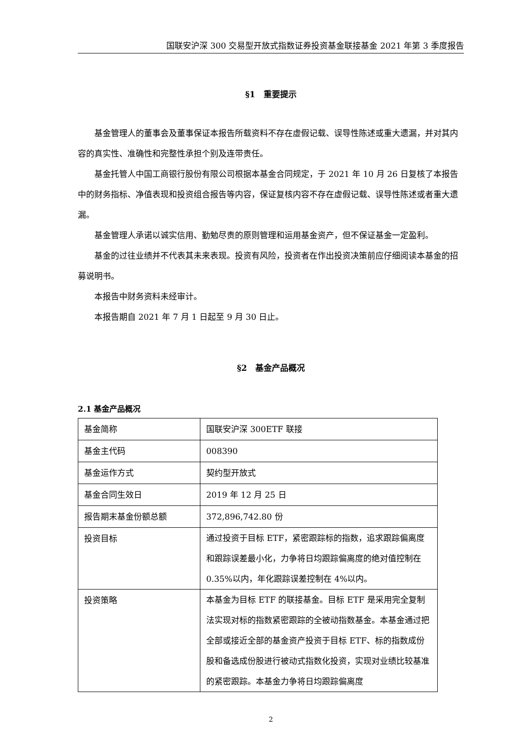国联安沪深 300 交易型开放式指数证券投资基金联接基金 2021 年第 3 季度报告
§1　重要提示
基金管理人的董事会及董事保证本报告所载资料不存在虚假记载、误导性陈述或重大遗漏，并对其内容的真实性、准确性和完整性承担个别及连带责任。
基金托管人中国工商银行股份有限公司根据本基金合同规定，于 2021 年 10 月 26 日复核了本报告中的财务指标、净值表现和投资组合报告等内容，保证复核内容不存在虚假记载、误导性陈述或者重大遗漏。
基金管理人承诺以诚实信用、勤勉尽责的原则管理和运用基金资产，但不保证基金一定盈利。
基金的过往业绩并不代表其未来表现。投资有风险，投资者在作出投资决策前应仔细阅读本基金的招募说明书。
本报告中财务资料未经审计。
本报告期自 2021 年 7 月 1 日起至 9 月 30 日止。
§2　基金产品概况
2.1 基金产品概况
| 基金简称 | 国联安沪深 300ETF 联接 |
| 基金主代码 | 008390 |
| 基金运作方式 | 契约型开放式 |
| 基金合同生效日 | 2019 年 12 月 25 日 |
| 报告期末基金份额总额 | 372,896,742.80 份 |
| 投资目标 | 通过投资于目标 ETF，紧密跟踪标的指数，追求跟踪偏离度和跟踪误差最小化，力争将日均跟踪偏离度的绝对值控制在 0.35%以内，年化跟踪误差控制在 4%以内。 |
| 投资策略 | 本基金为目标 ETF 的联接基金。目标 ETF 是采用完全复制法实现对标的指数紧密跟踪的全被动指数基金。本基金通过把全部或接近全部的基金资产投资于目标 ETF、标的指数成份股和备选成份股进行被动式指数化投资，实现对业绩比较基准的紧密跟踪。本基金力争将日均跟踪偏离度 |
2